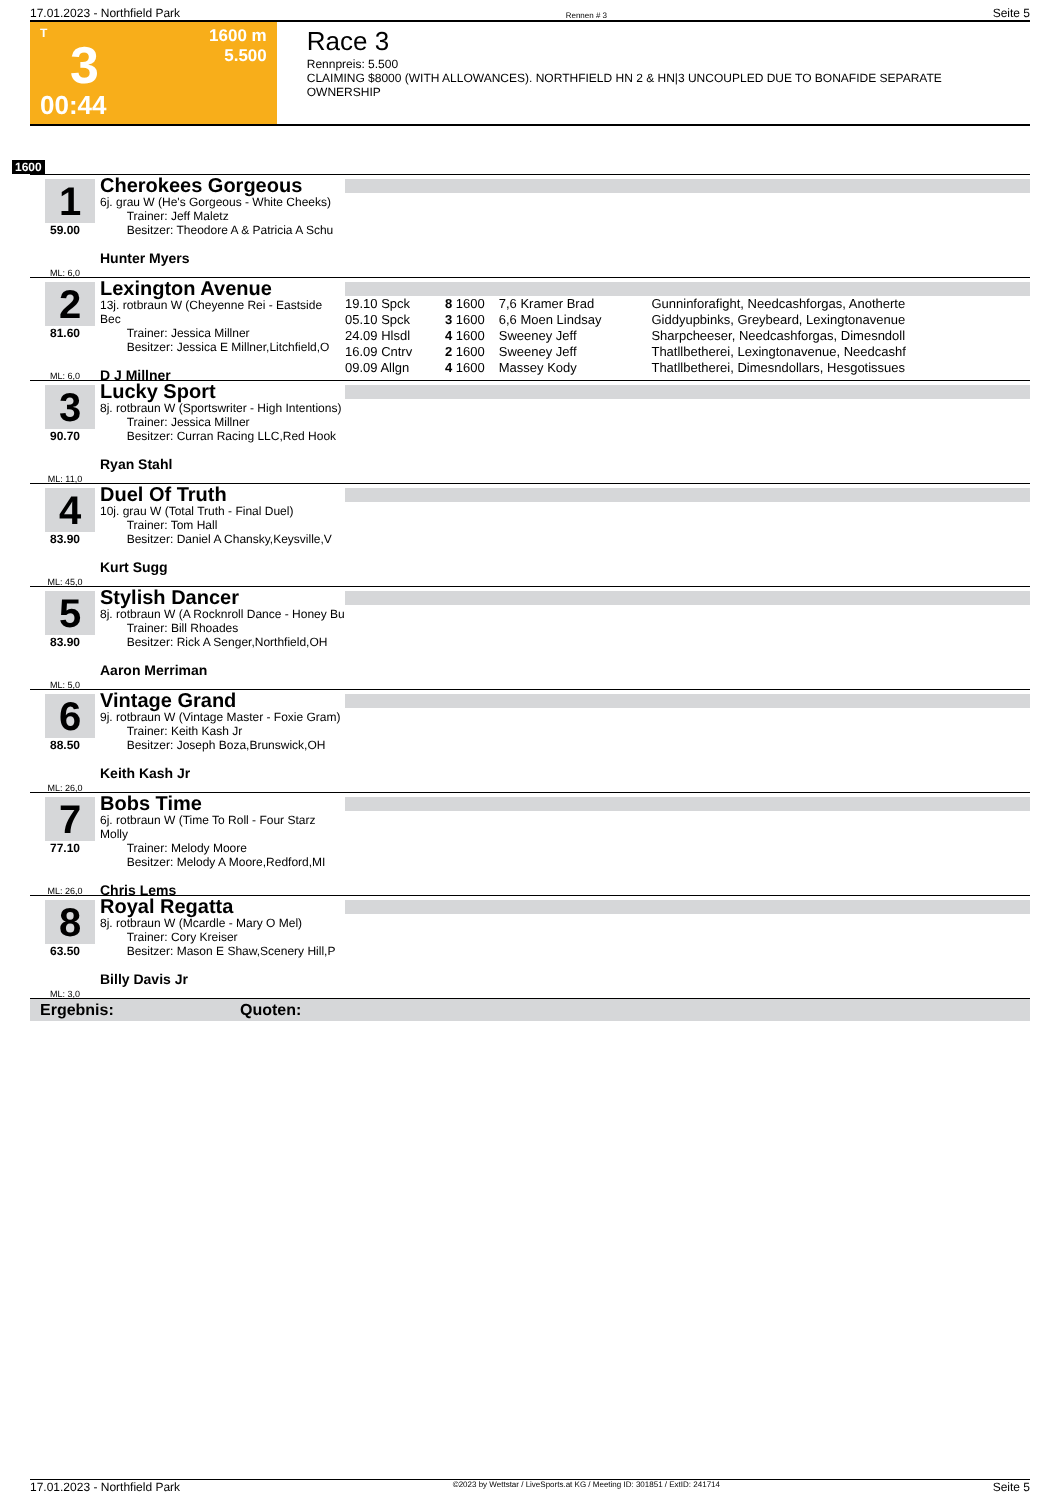17.01.2023 - Northfield Park Rennen # 3 Seite 5
T
3
00:44
1600 m
5.500
Race 3
Rennpreis: 5.500
CLAIMING $8000 (WITH ALLOWANCES). NORTHFIELD HN 2 & HN|3 UNCOUPLED DUE TO BONAFIDE SEPARATE OWNERSHIP
1600
1
59.00
ML: 6,0
Cherokees Gorgeous
6j. grau W (He's Gorgeous - White Cheeks)
Trainer: Jeff Maletz
Besitzer: Theodore A & Patricia A Schu
Hunter Myers
2
81.60
ML: 6,0
Lexington Avenue
13j. rotbraun W (Cheyenne Rei - Eastside Bec
Trainer: Jessica Millner
Besitzer: Jessica E Millner,Litchfield,O
D J Millner
| 19.10 Spck | 8 | 1600 | 7,6 Kramer Brad | Gunninforafight, Needcashforgas, Anotherte |
| 05.10 Spck | 3 | 1600 | 6,6 Moen Lindsay | Giddyupbinks, Greybeard, Lexingtonavenue |
| 24.09 Hlsdl | 4 | 1600 | Sweeney Jeff | Sharpcheeser, Needcashforgas, Dimesndoll |
| 16.09 Cntrv | 2 | 1600 | Sweeney Jeff | Thatllbetherei, Lexingtonavenue, Needcashf |
| 09.09 Allgn | 4 | 1600 | Massey Kody | Thatllbetherei, Dimesndollars, Hesgotissues |
3
90.70
ML: 11,0
Lucky Sport
8j. rotbraun W (Sportswriter - High Intentions)
Trainer: Jessica Millner
Besitzer: Curran Racing LLC,Red Hook
Ryan Stahl
4
83.90
ML: 45,0
Duel Of Truth
10j. grau W (Total Truth - Final Duel)
Trainer: Tom Hall
Besitzer: Daniel A Chansky,Keysville,V
Kurt Sugg
5
83.90
ML: 5,0
Stylish Dancer
8j. rotbraun W (A Rocknroll Dance - Honey Bu
Trainer: Bill Rhoades
Besitzer: Rick A Senger,Northfield,OH
Aaron Merriman
6
88.50
ML: 26,0
Vintage Grand
9j. rotbraun W (Vintage Master - Foxie Gram)
Trainer: Keith Kash Jr
Besitzer: Joseph Boza,Brunswick,OH
Keith Kash Jr
7
77.10
ML: 26,0
Bobs Time
6j. rotbraun W (Time To Roll - Four Starz Molly
Trainer: Melody Moore
Besitzer: Melody A Moore,Redford,MI
Chris Lems
8
63.50
ML: 3,0
Royal Regatta
8j. rotbraun W (Mcardle - Mary O Mel)
Trainer: Cory Kreiser
Besitzer: Mason E Shaw,Scenery Hill,P
Billy Davis Jr
Ergebnis: Quoten:
17.01.2023 - Northfield Park ©2023 by Wettstar / LiveSports.at KG / Meeting ID: 301851 / ExtID: 241714 Seite 5